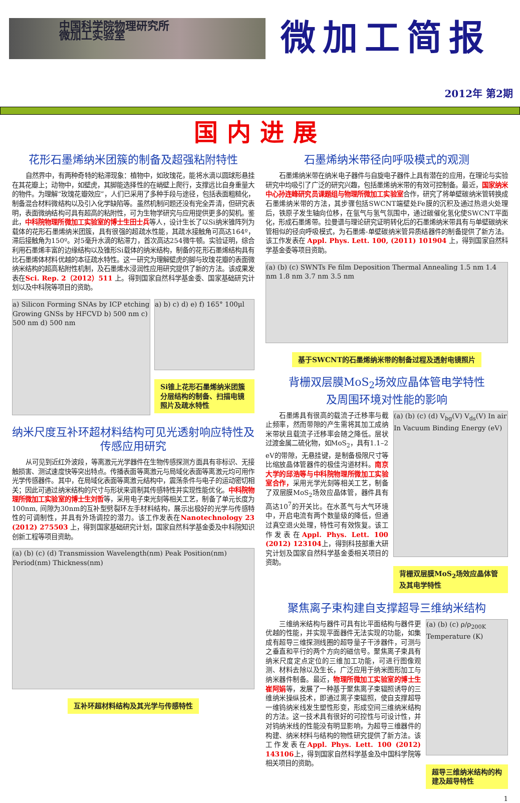中国科学院物理研究所
微加工实验室
微加工简报
2012年 第2期
国内进展
花形石墨烯纳米团簇的制备及超强粘附特性
自然界中，有两种奇特的粘滞现象：植物中，如玫瑰花，能将水滴以圆球形悬挂在其花瓣上；动物中，如壁虎，其脚能选择性的在峭壁上爬行，支撑远比自身重量大的物件。为理解“玫瑰花瓣效应”，人们已采用了多种手段与途径，包括表面粗糙化，制备混合材料微结构以及引入化学缺陷等。虽然机制问题还没有完全弄清，但研究表明，表面微纳结构可具有超高的粘附性，可为生物学研究与应用提供更多的契机。鉴此，中科院物理所微加工实验室的博士生田士兵等人，设计生长了以Si纳米锥阵列为载体的花形石墨烯纳米团簇，具有很强的超疏水性能，其疏水接触角可高达164º，滞后接触角为150º。对5毫升水滴的粘滞力，首次高达254微牛顿。实验证明，综合利用石墨烯丰富的边缘结构以及锥形Si载体的纳米结构，制备的花形石墨烯结构具有比石墨烯体材料优越的本征疏水特性。这一研究为理解壁虎的脚与玫瑰花瓣的表面微纳米结构的超高粘附性机制，及石墨烯水浸润性应用研究提供了新的方法。该成果发表在Sci. Rep. 2（2012）511 上。得到国家自然科学基金委、国家基础研究计划以及中科院等项目的资助。
a) Silicon Forming SNAs by ICP etching Growing GNSs by HFCVD b) 500 nm c) 500 nm d) 500 nm
a) b) c) d) e) f) 165° 100μl
Si锥上花形石墨烯纳米团簇分层结构的制备、扫描电镜照片及疏水特性
纳米尺度互补环超材料结构可见光透射响应特性及传感应用研究
从可见到近红外波段，等离激元光学器件在生物传感探测方面具有非标识、无接触损害、测试速度快等突出特点。传播表面等离激元与局域化表面等离激元均可用作光学传感器件。其中，在局域化表面等离激元结构中，震荡条件与电子的运动密切相关；因此可通过纳米结构的尺寸与形状来调制其传感特性并实现性能优化。中科院物理所微加工实验室的博士生刘哲等，采用电子束光刻等相关工艺，制备了单元长度为100nm, 间隙为30nm的互补型劈裂环左手材料结构，展示出极好的光学与传感特性的可调制性，并具有外场调控的潜力。该工作发表在Nanotechnology 23 (2012) 275503 上，得到国家基础研究计划，国家自然科学基金委及中科院知识创新工程等项目资助。
(a) (b) (c) (d) Transmission Wavelength(nm) Peak Position(nm) Period(nm) Thickness(nm)
互补环超材料结构及其光学与传感特性
石墨烯纳米带径向呼吸模式的观测
石墨烯纳米带在纳米电子器件与自旋电子器件上具有潜在的应用，在理论与实验研究中均吸引了广泛的研究兴趣，包括墨烯纳米带的有效可控制备。最近，国家纳米中心孙连峰研究员课题组与物理所微加工实验室合作，研究了将单壁碳纳米管转换成石墨烯纳米带的方法，其步骤包括SWCNT端壁处Fe膜的沉积及通过热退火处理后，铁原子发生轴向位移，在氩气与氢气氛围中，通过碳催化氢化使SWCNT平面化，形成石墨烯带。拉曼谱与理论研究证明转化后的石墨烯纳米带具有与单壁碳纳米管相似的径向呼吸模式，为石墨烯-单壁碳纳米管异质结器件的制备提供了新方法。该工作发表在 Appl. Phys. Lett. 100, (2011) 101904 上，得到国家自然科学基金委等项目资助。
(a) (b) (c) SWNTs Fe film Deposition Thermal Annealing 1.5 nm 1.4 nm 1.8 nm 3.7 nm 3.5 nm
基于SWCNT的石墨烯纳米带的制备过程及透射电镜照片
背栅双层膜MoS<sub>2</sub>场效应晶体管电学特性
及周围环境对性能的影响
石墨烯具有很高的载流子迁移率与截止频率，然而带隙的产生需将其加工成纳米带状且载流子迁移率会随之降低。层状过渡金属二硫化物，如MoS<sub>2</sub>，具有1.1–2 eV的带隙，无悬挂键，是制备极限尺寸等比缩放晶体管器件的极佳沟道材料。南京大学的邱浩等与中科院物理所微加工实验室合作，采用光学光刻等相关工艺，制备了双层膜MoS<sub>2</sub>场效应晶体管，器件具有高达10<sup>7</sup>的开关比。在水蒸气与大气环境中，开启电流有两个数量级的降低，但通过真空退火处理，特性可有效恢复。该工作发表在Appl. Phys. Lett. 100 (2012) 123104上，得到科技部重大研究计划及国家自然科学基金委相关项目的资助。
(a) (b) (c) (d) V<sub>bg</sub>(V) V<sub>ds</sub>(V) In air In Vacuum Binding Energy (eV)
背栅双层膜MoS<sub>2</sub>场效应晶体管及其电学特性
聚焦离子束构建自支撑超导三维纳米结构
三维纳米结构与器件可具有比平面结构与器件更优越的性能，并实现平面器件无法实现的功能，如集成有超导三维探测线圈的超导量子干涉器件，可测与之垂直和平行的两个方向的磁信号。聚焦离子束具有纳米尺度定点定位的三维加工功能，可进行图像观测、材料去除以及生长，广泛应用于纳米图形加工与纳米器件制备。最近，物理所微加工实验室的博士生崔阿娟等，发展了一种基于聚焦离子束辐照诱导的三维纳米操纵技术，即通过离子束辐照，使自支撑超导一维钨纳米线发生塑性形变，形成空间三维纳米结构的方法。这一技术具有很好的可控性与可设计性，并对钨纳米线的性能没有明显影响，为超导三维器件的构建、纳米材料与结构的物性研究提供了新方法。该工作发表在Appl. Phys. Lett. 100 (2012) 143106上，得到国家自然科学基金及中国科学院等相关项目的资助。
(a) (b) (c) ρ/ρ<sub>200K</sub> Temperature (K)
超导三维纳米结构的构建及超导特性
1